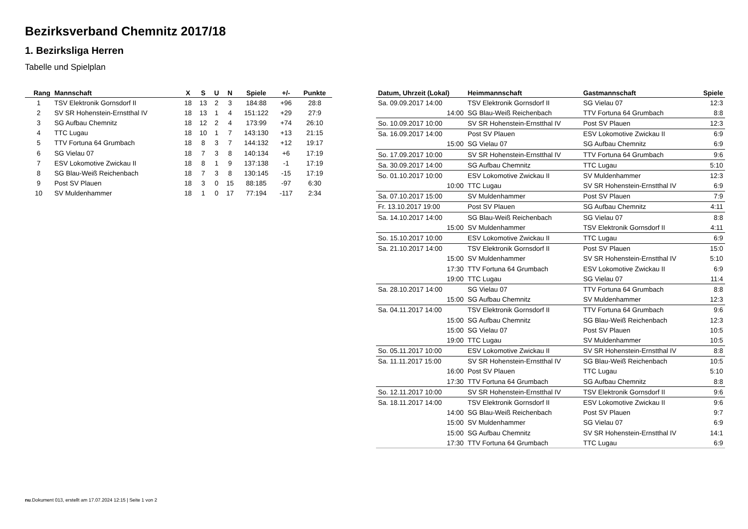Bezirksverband Chemnitz 2017/18
1. Bezirksliga Herren
Tabelle und Spielplan
| Rang | Mannschaft | X | S | U | N | Spiele | +/- | Punkte |
| --- | --- | --- | --- | --- | --- | --- | --- | --- |
| 1 | TSV Elektronik Gornsdorf II | 18 | 13 | 2 | 3 | 184:88 | +96 | 28:8 |
| 2 | SV SR Hohenstein-Ernstthal IV | 18 | 13 | 1 | 4 | 151:122 | +29 | 27:9 |
| 3 | SG Aufbau Chemnitz | 18 | 12 | 2 | 4 | 173:99 | +74 | 26:10 |
| 4 | TTC Lugau | 18 | 10 | 1 | 7 | 143:130 | +13 | 21:15 |
| 5 | TTV Fortuna 64 Grumbach | 18 | 8 | 3 | 7 | 144:132 | +12 | 19:17 |
| 6 | SG Vielau 07 | 18 | 7 | 3 | 8 | 140:134 | +6 | 17:19 |
| 7 | ESV Lokomotive Zwickau II | 18 | 8 | 1 | 9 | 137:138 | -1 | 17:19 |
| 8 | SG Blau-Weiß Reichenbach | 18 | 7 | 3 | 8 | 130:145 | -15 | 17:19 |
| 9 | Post SV Plauen | 18 | 3 | 0 | 15 | 88:185 | -97 | 6:30 |
| 10 | SV Muldenhammer | 18 | 1 | 0 | 17 | 77:194 | -117 | 2:34 |
| Datum, Uhrzeit (Lokal) | Heimmannschaft | Gastmannschaft | Spiele |
| --- | --- | --- | --- |
| Sa. 09.09.2017 14:00 | TSV Elektronik Gornsdorf II | SG Vielau 07 | 12:3 |
| 14:00 | SG Blau-Weiß Reichenbach | TTV Fortuna 64 Grumbach | 8:8 |
| So. 10.09.2017 10:00 | SV SR Hohenstein-Ernstthal IV | Post SV Plauen | 12:3 |
| Sa. 16.09.2017 14:00 | Post SV Plauen | ESV Lokomotive Zwickau II | 6:9 |
| 15:00 | SG Vielau 07 | SG Aufbau Chemnitz | 6:9 |
| So. 17.09.2017 10:00 | SV SR Hohenstein-Ernstthal IV | TTV Fortuna 64 Grumbach | 9:6 |
| Sa. 30.09.2017 14:00 | SG Aufbau Chemnitz | TTC Lugau | 5:10 |
| So. 01.10.2017 10:00 | ESV Lokomotive Zwickau II | SV Muldenhammer | 12:3 |
| 10:00 | TTC Lugau | SV SR Hohenstein-Ernstthal IV | 6:9 |
| Sa. 07.10.2017 15:00 | SV Muldenhammer | Post SV Plauen | 7:9 |
| Fr. 13.10.2017 19:00 | Post SV Plauen | SG Aufbau Chemnitz | 4:11 |
| Sa. 14.10.2017 14:00 | SG Blau-Weiß Reichenbach | SG Vielau 07 | 8:8 |
| 15:00 | SV Muldenhammer | TSV Elektronik Gornsdorf II | 4:11 |
| So. 15.10.2017 10:00 | ESV Lokomotive Zwickau II | TTC Lugau | 6:9 |
| Sa. 21.10.2017 14:00 | TSV Elektronik Gornsdorf II | Post SV Plauen | 15:0 |
| 15:00 | SV Muldenhammer | SV SR Hohenstein-Ernstthal IV | 5:10 |
| 17:30 | TTV Fortuna 64 Grumbach | ESV Lokomotive Zwickau II | 6:9 |
| 19:00 | TTC Lugau | SG Vielau 07 | 11:4 |
| Sa. 28.10.2017 14:00 | SG Vielau 07 | TTV Fortuna 64 Grumbach | 8:8 |
| 15:00 | SG Aufbau Chemnitz | SV Muldenhammer | 12:3 |
| Sa. 04.11.2017 14:00 | TSV Elektronik Gornsdorf II | TTV Fortuna 64 Grumbach | 9:6 |
| 15:00 | SG Aufbau Chemnitz | SG Blau-Weiß Reichenbach | 12:3 |
| 15:00 | SG Vielau 07 | Post SV Plauen | 10:5 |
| 19:00 | TTC Lugau | SV Muldenhammer | 10:5 |
| So. 05.11.2017 10:00 | ESV Lokomotive Zwickau II | SV SR Hohenstein-Ernstthal IV | 8:8 |
| Sa. 11.11.2017 15:00 | SV SR Hohenstein-Ernstthal IV | SG Blau-Weiß Reichenbach | 10:5 |
| 16:00 | Post SV Plauen | TTC Lugau | 5:10 |
| 17:30 | TTV Fortuna 64 Grumbach | SG Aufbau Chemnitz | 8:8 |
| So. 12.11.2017 10:00 | SV SR Hohenstein-Ernstthal IV | TSV Elektronik Gornsdorf II | 9:6 |
| Sa. 18.11.2017 14:00 | TSV Elektronik Gornsdorf II | ESV Lokomotive Zwickau II | 9:6 |
| 14:00 | SG Blau-Weiß Reichenbach | Post SV Plauen | 9:7 |
| 15:00 | SV Muldenhammer | SG Vielau 07 | 6:9 |
| 15:00 | SG Aufbau Chemnitz | SV SR Hohenstein-Ernstthal IV | 14:1 |
| 17:30 | TTV Fortuna 64 Grumbach | TTC Lugau | 6:9 |
nu.Dokument 013, erstellt am 17.07.2024 12:15 | Seite 1 von 2